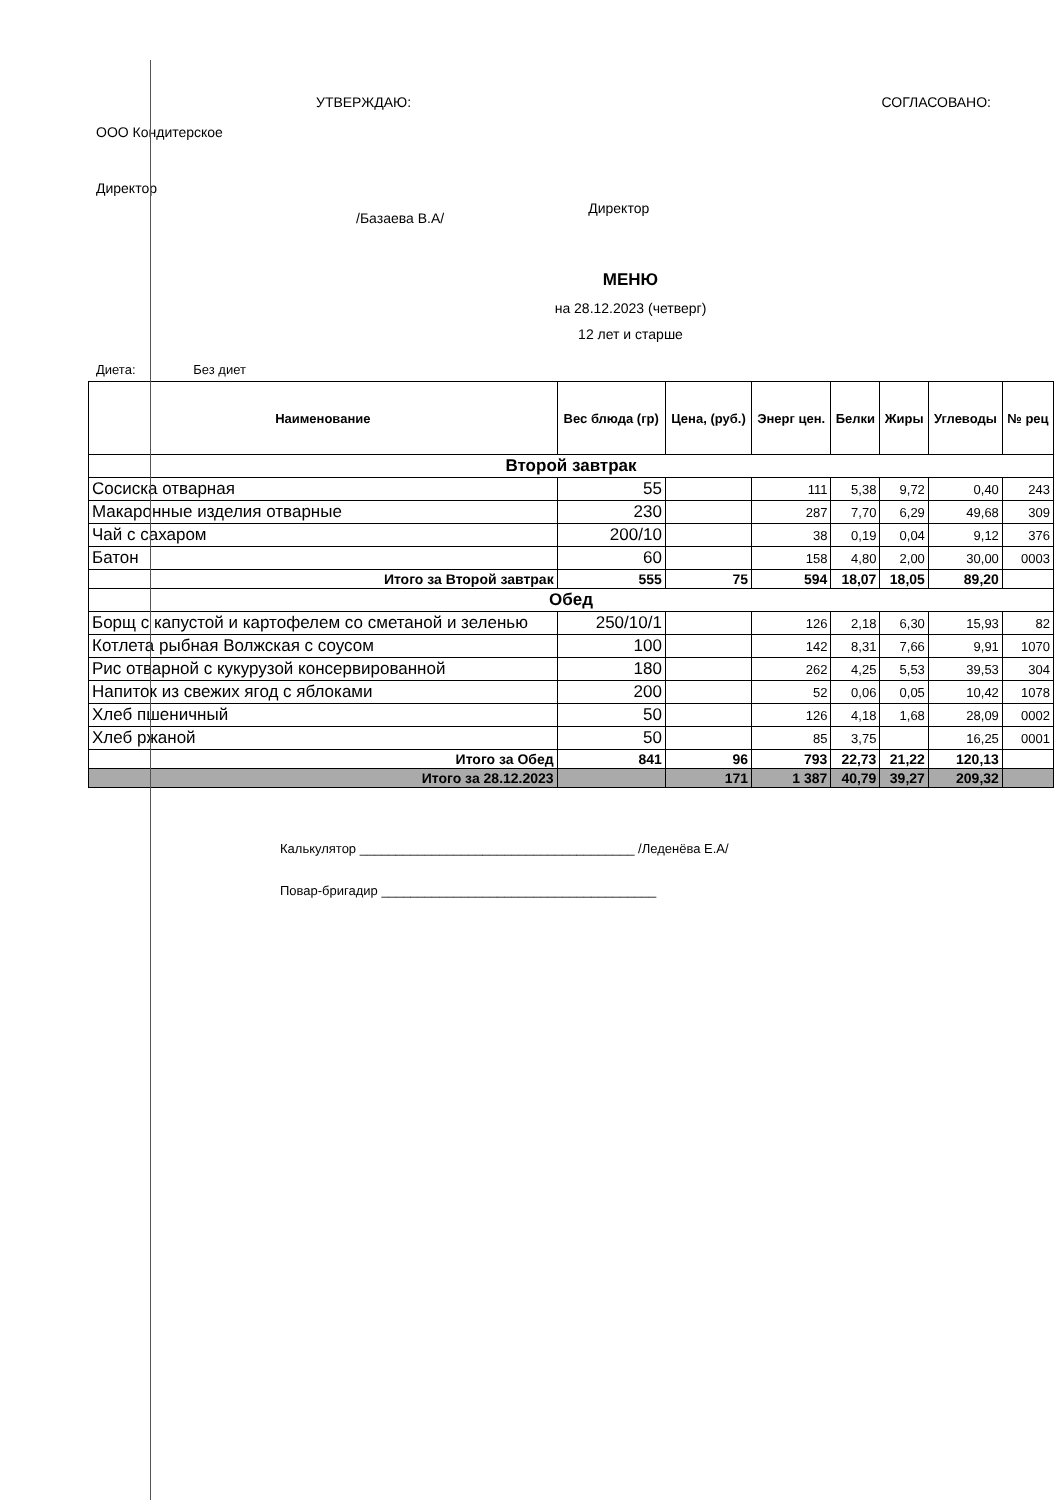УТВЕРЖДАЮ:
ООО Кондитерское
Директор
/Базаева В.А/
СОГЛАСОВАНО:
Директор
МЕНЮ
на 28.12.2023 (четверг)
12 лет и старше
Диета: Без диет
| Наименование | Вес блюда (гр) | Цена, (руб.) | Энерг цен. | Белки | Жиры | Углеводы | № рец |
| --- | --- | --- | --- | --- | --- | --- | --- |
| Второй завтрак | | | | | | | |
| Сосиска отварная | 55 | | 111 | 5,38 | 9,72 | 0,40 | 243 |
| Макаронные изделия отварные | 230 | | 287 | 7,70 | 6,29 | 49,68 | 309 |
| Чай с сахаром | 200/10 | | 38 | 0,19 | 0,04 | 9,12 | 376 |
| Батон | 60 | | 158 | 4,80 | 2,00 | 30,00 | 0003 |
| Итого за Второй завтрак | 555 | 75 | 594 | 18,07 | 18,05 | 89,20 | |
| Обед | | | | | | | |
| Борщ с капустой и картофелем со сметаной и зеленью | 250/10/1 | | 126 | 2,18 | 6,30 | 15,93 | 82 |
| Котлета рыбная Волжская с соусом | 100 | | 142 | 8,31 | 7,66 | 9,91 | 1070 |
| Рис отварной с кукурузой консервированной | 180 | | 262 | 4,25 | 5,53 | 39,53 | 304 |
| Напиток из свежих ягод с яблоками | 200 | | 52 | 0,06 | 0,05 | 10,42 | 1078 |
| Хлеб пшеничный | 50 | | 126 | 4,18 | 1,68 | 28,09 | 0002 |
| Хлеб ржаной | 50 | | 85 | 3,75 | | 16,25 | 0001 |
| Итого за Обед | 841 | 96 | 793 | 22,73 | 21,22 | 120,13 | |
| Итого за 28.12.2023 | | 171 | 1 387 | 40,79 | 39,27 | 209,32 | |
Калькулятор ______________________________________ /Леденёва Е.А/
Повар-бригадир ______________________________________